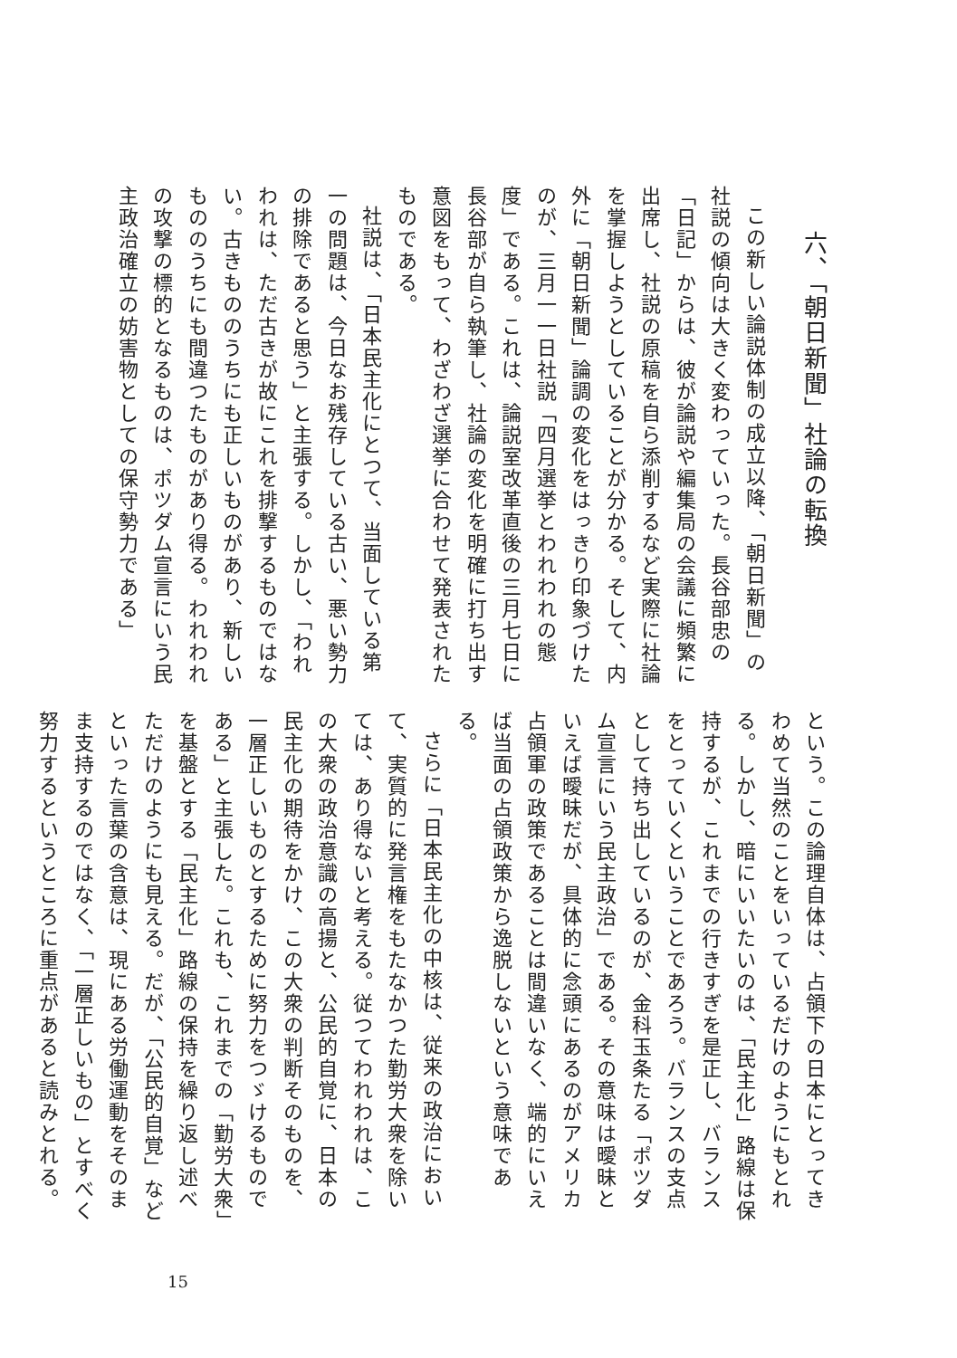六、「朝日新聞」社論の転換
この新しい論説体制の成立以降、「朝日新聞」の社説の傾向は大きく変わっていった。長谷部忠の「日記」からは、彼が論説や編集局の会議に頻繁に出席し、社説の原稿を自ら添削するなど実際に社論を掌握しようとしていることが分かる。そして、内外に「朝日新聞」論調の変化をはっきり印象づけたのが、三月一一日社説「四月選挙とわれわれの態度」である。これは、論説室改革直後の三月七日に長谷部が自ら執筆し、社論の変化を明確に打ち出す意図をもって、わざわざ選挙に合わせて発表されたものである。
社説は、「日本民主化にとつて、当面している第一の問題は、今日なお残存している古い、悪い勢力の排除であると思う」と主張する。しかし、「われわれは、ただ古きが故にこれを排撃するものではない。古きもののうちにも正しいものがあり、新しいもののうちにも間違つたものがあり得る。われわれの攻撃の標的となるものは、ポツダム宣言にいう民主政治確立の妨害物としての保守勢力である」
という。この論理自体は、占領下の日本にとってきわめて当然のことをいっているだけのようにもとれる。しかし、暗にいいたいのは、「民主化」路線は保持するが、これまでの行きすぎを是正し、バランスをとっていくということであろう。バランスの支点として持ち出しているのが、金科玉条たる「ポツダム宣言にいう民主政治」である。その意味は曖昧といえば曖昧だが、具体的に念頭にあるのがアメリカ占領軍の政策であることは間違いなく、端的にいえば当面の占領政策から逸脱しないという意味である。
さらに「日本民主化の中核は、従来の政治において、実質的に発言権をもたなかつた勤労大衆を除いては、あり得ないと考える。従つてわれわれは、この大衆の政治意識の高揚と、公民的自覚に、日本の民主化の期待をかけ、この大衆の判断そのものを、一層正しいものとするために努力をつゞけるものである」と主張した。これも、これまでの「勤労大衆」を基盤とする「民主化」路線の保持を繰り返し述べただけのようにも見える。だが、「公民的自覚」などといった言葉の含意は、現にある労働運動をそのまま支持するのではなく、「一層正しいもの」とすべく努力するというところに重点があると読みとれる。
15